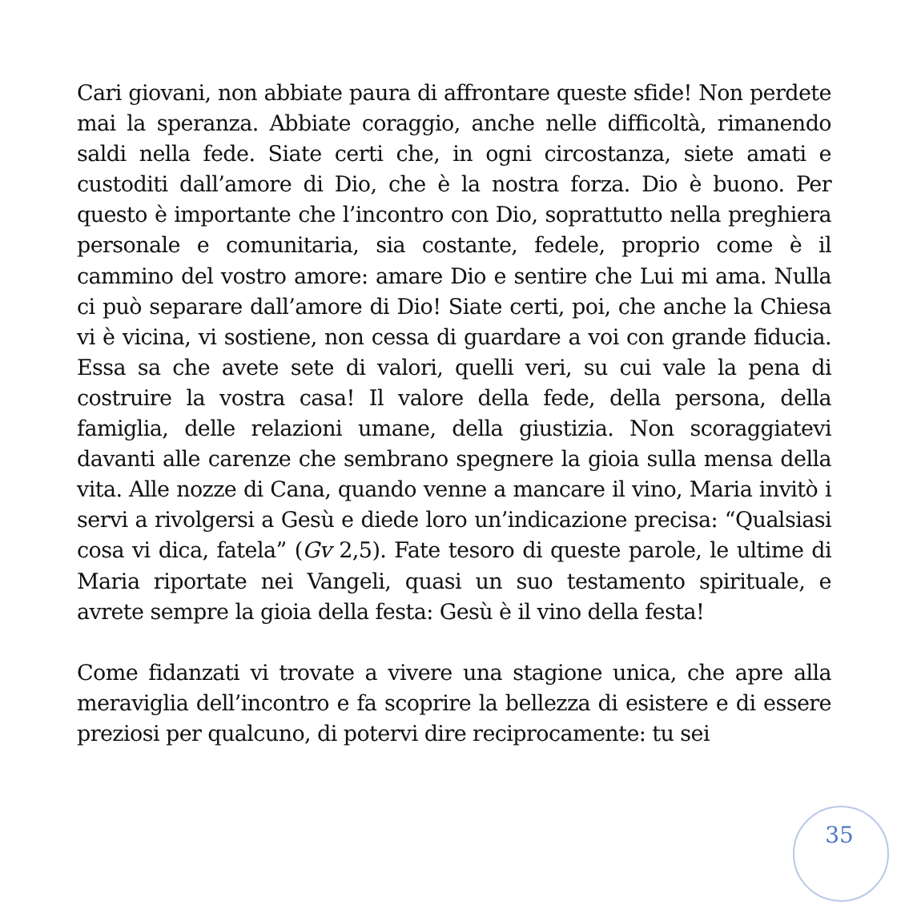Cari giovani, non abbiate paura di affrontare queste sfide! Non perdete mai la speranza. Abbiate coraggio, anche nelle difficoltà, rimanendo saldi nella fede. Siate certi che, in ogni circostanza, siete amati e custoditi dall’amore di Dio, che è la nostra forza. Dio è buono. Per questo è importante che l’incontro con Dio, soprattutto nella preghiera personale e comunitaria, sia costante, fedele, proprio come è il cammino del vostro amore: amare Dio e sentire che Lui mi ama. Nulla ci può separare dall’amore di Dio! Siate certi, poi, che anche la Chiesa vi è vicina, vi sostiene, non cessa di guardare a voi con grande fiducia. Essa sa che avete sete di valori, quelli veri, su cui vale la pena di costruire la vostra casa! Il valore della fede, della persona, della famiglia, delle relazioni umane, della giustizia. Non scoraggiatevi davanti alle carenze che sembrano spegnere la gioia sulla mensa della vita. Alle nozze di Cana, quando venne a mancare il vino, Maria invitò i servi a rivolgersi a Gesù e diede loro un’indicazione precisa: “Qualsiasi cosa vi dica, fatela” (Gv 2,5). Fate tesoro di queste parole, le ultime di Maria riportate nei Vangeli, quasi un suo testamento spirituale, e avrete sempre la gioia della festa: Gesù è il vino della festa!
Come fidanzati vi trovate a vivere una stagione unica, che apre alla meraviglia dell’incontro e fa scoprire la bellezza di esistere e di essere preziosi per qualcuno, di potervi dire reciprocamente: tu sei
35